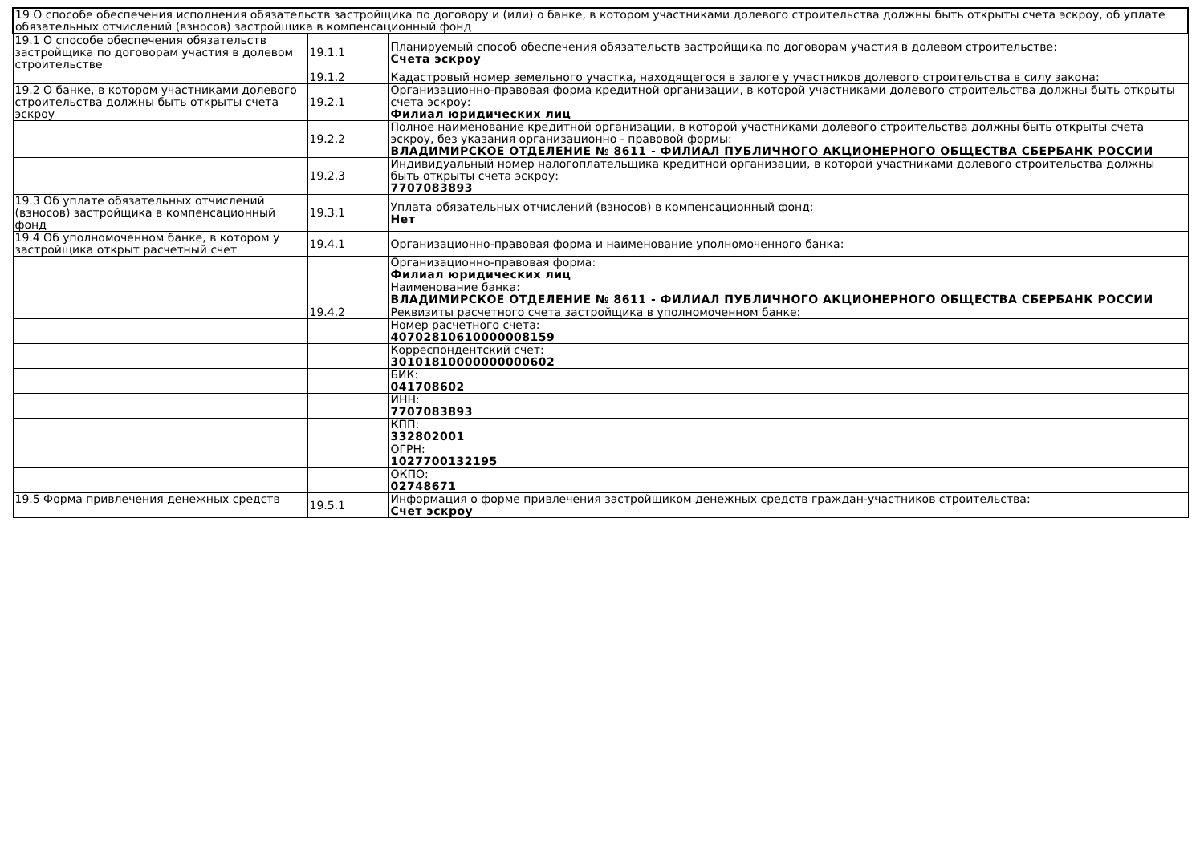| 19 О способе обеспечения исполнения обязательств застройщика по договору и (или) о банке, в котором участниками долевого строительства должны быть открыты счета эскроу, об уплате обязательных отчислений (взносов) застройщика в компенсационный фонд | | |
| 19.1 О способе обеспечения обязательств застройщика по договорам участия в долевом строительстве | 19.1.1 | Планируемый способ обеспечения обязательств застройщика по договорам участия в долевом строительстве: Счета эскроу |
| | 19.1.2 | Кадастровый номер земельного участка, находящегося в залоге у участников долевого строительства в силу закона: |
| 19.2 О банке, в котором участниками долевого строительства должны быть открыты счета эскроу | 19.2.1 | Организационно-правовая форма кредитной организации, в которой участниками долевого строительства должны быть открыты счета эскроу: Филиал юридических лиц |
| | 19.2.2 | Полное наименование кредитной организации, в которой участниками долевого строительства должны быть открыты счета эскроу, без указания организационно - правовой формы: ВЛАДИМИРСКОЕ ОТДЕЛЕНИЕ № 8611 - ФИЛИАЛ ПУБЛИЧНОГО АКЦИОНЕРНОГО ОБЩЕСТВА СБЕРБАНК РОССИИ |
| | 19.2.3 | Индивидуальный номер налогоплательщика кредитной организации, в которой участниками долевого строительства должны быть открыты счета эскроу: 7707083893 |
| 19.3 Об уплате обязательных отчислений (взносов) застройщика в компенсационный фонд | 19.3.1 | Уплата обязательных отчислений (взносов) в компенсационный фонд: Нет |
| 19.4 Об уполномоченном банке, в котором у застройщика открыт расчетный счет | 19.4.1 | Организационно-правовая форма и наименование уполномоченного банка: |
| | | Организационно-правовая форма: Филиал юридических лиц |
| | | Наименование банка: ВЛАДИМИРСКОЕ ОТДЕЛЕНИЕ № 8611 - ФИЛИАЛ ПУБЛИЧНОГО АКЦИОНЕРНОГО ОБЩЕСТВА СБЕРБАНК РОССИИ |
| | 19.4.2 | Реквизиты расчетного счета застройщика в уполномоченном банке: |
| | | Номер расчетного счета: 40702810610000008159 |
| | | Корреспондентский счет: 30101810000000000602 |
| | | БИК: 041708602 |
| | | ИНН: 7707083893 |
| | | КПП: 332802001 |
| | | ОГРН: 1027700132195 |
| | | ОКПО: 02748671 |
| 19.5 Форма привлечения денежных средств | 19.5.1 | Информация о форме привлечения застройщиком денежных средств граждан-участников строительства: Счет эскроу |